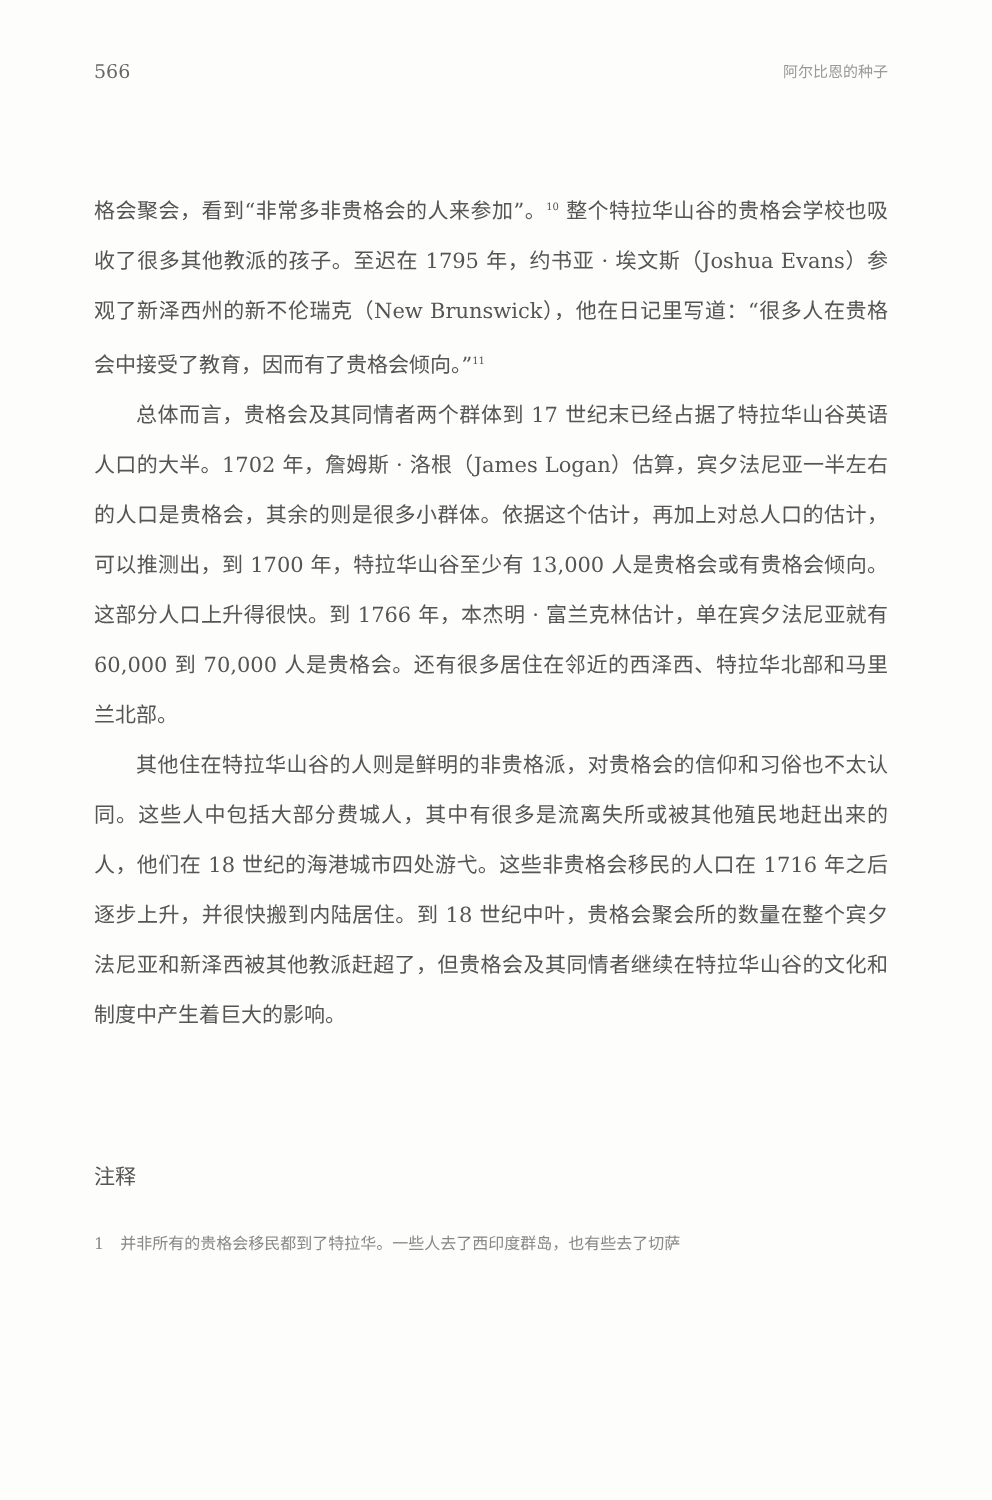566 阿尔比恩的种子
格会聚会，看到“非常多非贵格会的人来参加”。<sup>10</sup> 整个特拉华山谷的贵格会学校也吸收了很多其他教派的孩子。至迟在 1795 年，约书亚 · 埃文斯（Joshua Evans）参观了新泽西州的新不伦瑞克（New Brunswick），他在日记里写道：“很多人在贵格会中接受了教育，因而有了贵格会倾向。”<sup>11</sup>
总体而言，贵格会及其同情者两个群体到 17 世纪末已经占据了特拉华山谷英语人口的大半。1702 年，詹姆斯 · 洛根（James Logan）估算，宾夕法尼亚一半左右的人口是贵格会，其余的则是很多小群体。依据这个估计，再加上对总人口的估计，可以推测出，到 1700 年，特拉华山谷至少有 13,000 人是贵格会或有贵格会倾向。这部分人口上升得很快。到 1766 年，本杰明 · 富兰克林估计，单在宾夕法尼亚就有 60,000 到 70,000 人是贵格会。还有很多居住在邻近的西泽西、特拉华北部和马里兰北部。
其他住在特拉华山谷的人则是鲜明的非贵格派，对贵格会的信仰和习俗也不太认同。这些人中包括大部分费城人，其中有很多是流离失所或被其他殖民地赶出来的人，他们在 18 世纪的海港城市四处游弋。这些非贵格会移民的人口在 1716 年之后逐步上升，并很快搬到内陆居住。到 18 世纪中叶，贵格会聚会所的数量在整个宾夕法尼亚和新泽西被其他教派赶超了，但贵格会及其同情者继续在特拉华山谷的文化和制度中产生着巨大的影响。
注释
1　并非所有的贵格会移民都到了特拉华。一些人去了西印度群岛，也有些去了切萨